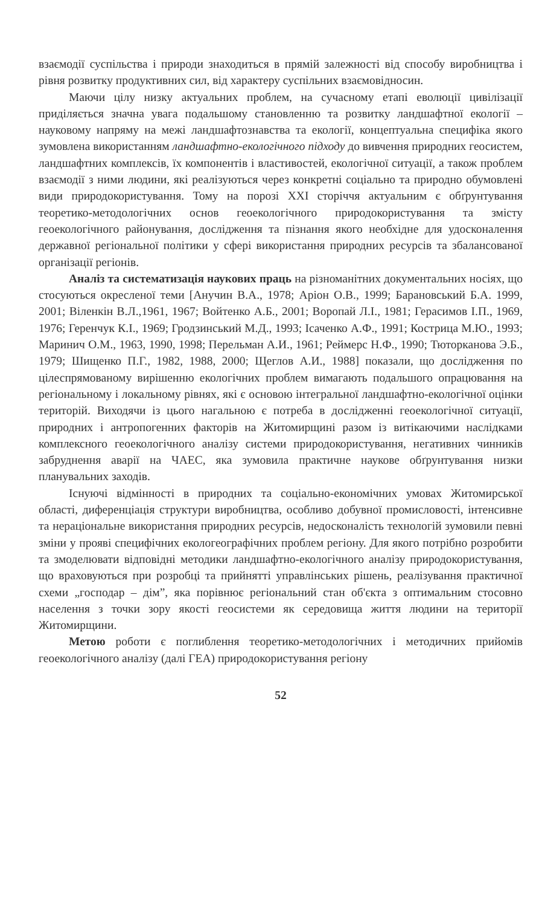взаємодії суспільства і природи знаходиться в прямій залежності від способу виробництва і рівня розвитку продуктивних сил, від характеру суспільних взаємовідносин.
Маючи цілу низку актуальних проблем, на сучасному етапі еволюції цивілізації приділяється значна увага подальшому становленню та розвитку ландшафтної екології – науковому напряму на межі ландшафтознавства та екології, концептуальна специфіка якого зумовлена використанням ландшафтно-екологічного підходу до вивчення природних геосистем, ландшафтних комплексів, їх компонентів і властивостей, екологічної ситуації, а також проблем взаємодії з ними людини, які реалізуються через конкретні соціально та природно обумовлені види природокористування. Тому на порозі XXI сторіччя актуальним є обґрунтування теоретико-методологічних основ геоекологічного природокористування та змісту геоекологічного районування, дослідження та пізнання якого необхідне для удосконалення державної регіональної політики у сфері використання природних ресурсів та збалансованої організації регіонів.
Аналіз та систематизація наукових праць на різноманітних документальних носіях, що стосуються окресленої теми [Анучин В.А., 1978; Аріон О.В., 1999; Барановський Б.А. 1999, 2001; Віленкін В.Л.,1961, 1967; Войтенко А.Б., 2001; Воропай Л.І., 1981; Герасимов І.П., 1969, 1976; Геренчук К.І., 1969; Гродзинський М.Д., 1993; Ісаченко А.Ф., 1991; Кострица М.Ю., 1993; Маринич О.М., 1963, 1990, 1998; Перельман А.И., 1961; Реймерс Н.Ф., 1990; Тюторканова Э.Б., 1979; Шищенко П.Г., 1982, 1988, 2000; Щеглов А.И., 1988] показали, що дослідження по цілеспрямованому вирішенню екологічних проблем вимагають подальшого опрацювання на регіональному і локальному рівнях, які є основою інтегральної ландшафтно-екологічної оцінки територій. Виходячи із цього нагальною є потреба в дослідженні геоекологічної ситуації, природних і антропогенних факторів на Житомирщині разом із витікаючими наслідками комплексного геоекологічного аналізу системи природокористування, негативних чинників забруднення аварії на ЧАЕС, яка зумовила практичне наукове обґрунтування низки планувальних заходів.
Існуючі відмінності в природних та соціально-економічних умовах Житомирської області, диференціація структури виробництва, особливо добувної промисловості, інтенсивне та нераціональне використання природних ресурсів, недосконалість технологій зумовили певні зміни у прояві специфічних екологеографічних проблем регіону. Для якого потрібно розробити та змоделювати відповідні методики ландшафтно-екологічного аналізу природокористування, що враховуються при розробці та прийнятті управлінських рішень, реалізування практичної схеми „господар – дім”, яка порівнює регіональний стан об'єкта з оптимальним стосовно населення з точки зору якості геосистеми як середовища життя людини на території Житомирщини.
Метою роботи є поглиблення теоретико-методологічних і методичних прийомів геоекологічного аналізу (далі ГЕА) природокористування регіону
52